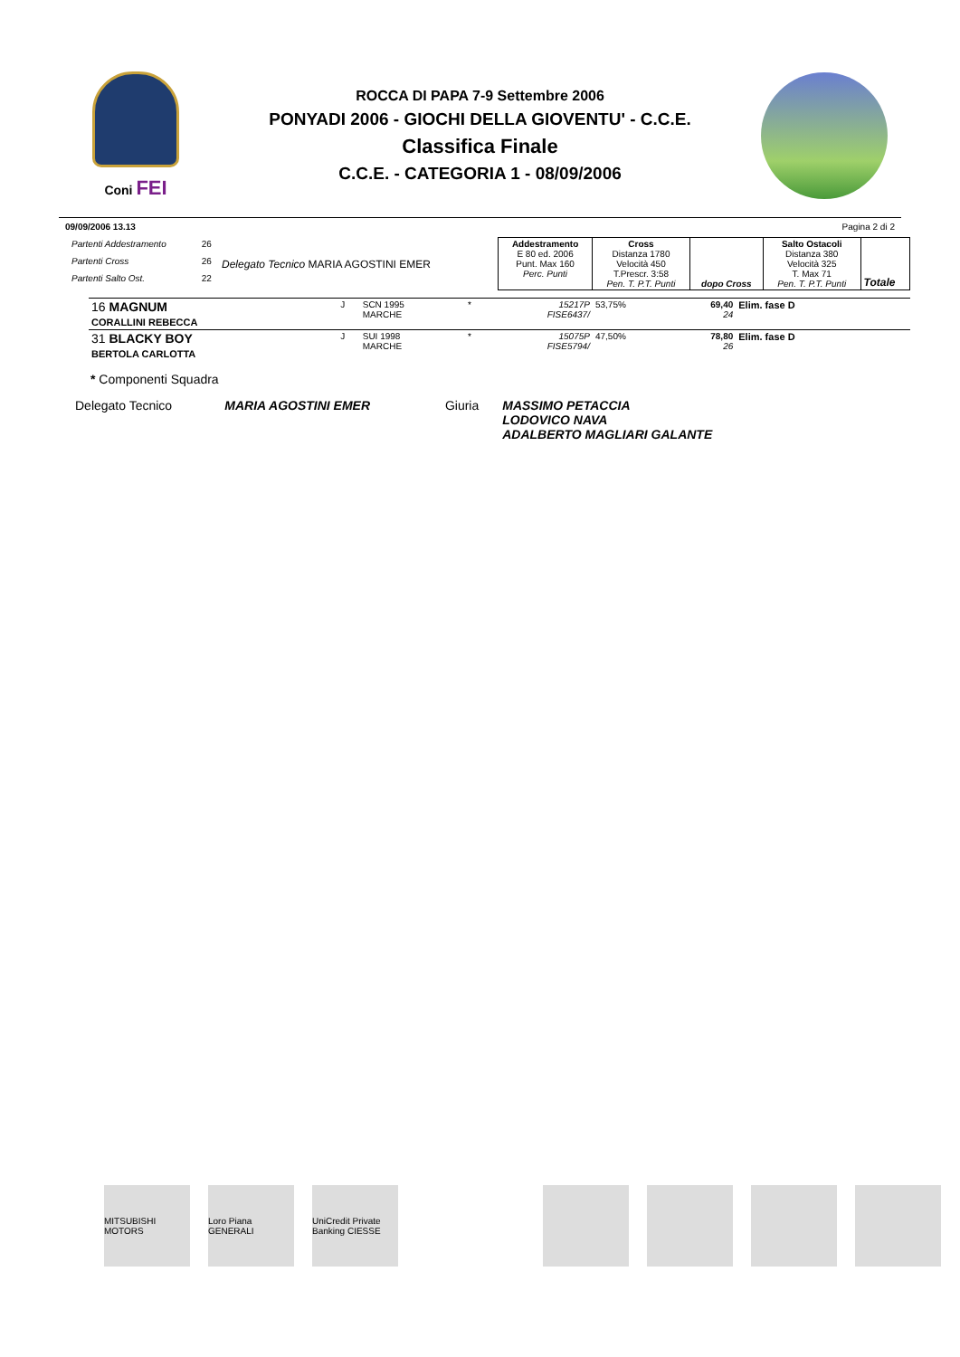Coni FEI
ROCCA DI PAPA 7-9 Settembre 2006
PONYADI 2006 - GIOCHI DELLA GIOVENTU' - C.C.E.
Classifica Finale
C.C.E. - CATEGORIA 1 - 08/09/2006
09/09/2006 13.13 Pagina 2 di 2
| Partenti Addestramento | 26 | Delegato Tecnico MARIA AGOSTINI EMER | Addestramento E 80 ed. 2006 Punt. Max 160 Perc. Punti | Cross Distanza 1780 Velocità 450 T.Prescr. 3:58 Pen. T. P.T. Punti | dopo Cross | Salto Ostacoli Distanza 380 Velocità 325 T. Max 71 Pen. T. P.T. Punti | Totale |
| Partenti Cross | 26 | | | | | | |
| Partenti Salto Ost. | 22 | | | | | | |
| 16 MAGNUM CORALLINI REBECCA | J | SCN 1995 MARCHE | * | 15217P FISE6437/ | 53,75% | 69,40 24 | Elim. fase D | | | |
| 31 BLACKY BOY BERTOLA CARLOTTA | J | SUI 1998 MARCHE | * | 15075P FISE5794/ | 47,50% | 78,80 26 | Elim. fase D | | | |
* Componenti Squadra
| Delegato Tecnico | MARIA AGOSTINI EMER | Giuria | MASSIMO PETACCIA LODOVICO NAVA ADALBERTO MAGLIARI GALANTE |
MITSUBISHI MOTORS
Loro Piana GENERALI
UniCredit Private Banking CIESSE